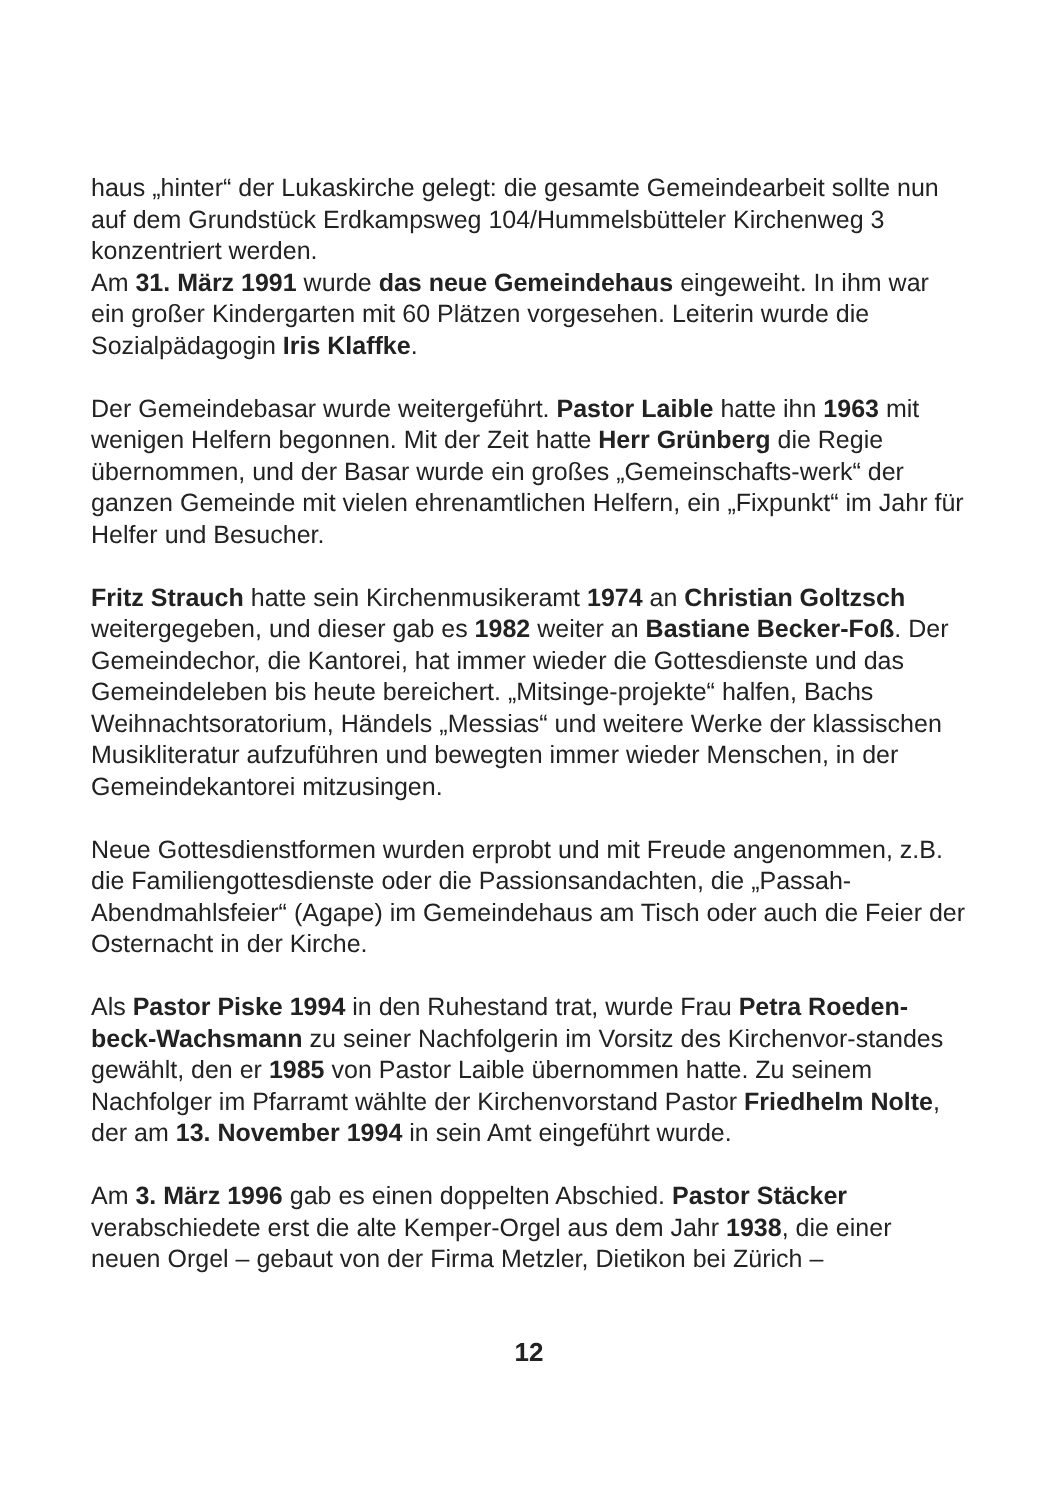haus „hinter“ der Lukaskirche gelegt: die gesamte Gemeindearbeit sollte nun auf dem Grundstück Erdkampsweg 104/Hummelsbütteler Kirchenweg 3 konzentriert werden.
Am 31. März 1991 wurde das neue Gemeindehaus eingeweiht. In ihm war ein großer Kindergarten mit 60 Plätzen vorgesehen. Leiterin wurde die Sozialpädagogin Iris Klaffke.
Der Gemeindebasar wurde weitergeführt. Pastor Laible hatte ihn 1963 mit wenigen Helfern begonnen. Mit der Zeit hatte Herr Grünberg die Regie übernommen, und der Basar wurde ein großes „Gemeinschafts-werk“ der ganzen Gemeinde mit vielen ehrenamtlichen Helfern, ein „Fixpunkt“ im Jahr für Helfer und Besucher.
Fritz Strauch hatte sein Kirchenmusikeramt 1974 an Christian Goltzsch weitergegeben, und dieser gab es 1982 weiter an Bastiane Becker-Foß. Der Gemeindechor, die Kantorei, hat immer wieder die Gottesdienste und das Gemeindeleben bis heute bereichert. „Mitsinge-projekte“ halfen, Bachs Weihnachtsoratorium, Händels „Messias“ und weitere Werke der klassischen Musikliteratur aufzuführen und bewegten immer wieder Menschen, in der Gemeindekantorei mitzusingen.
Neue Gottesdienstformen wurden erprobt und mit Freude angenommen, z.B. die Familiengottesdienste oder die Passionsandachten, die „Passah-Abendmahlsfeier“ (Agape) im Gemeindehaus am Tisch oder auch die Feier der Osternacht in der Kirche.
Als Pastor Piske 1994 in den Ruhestand trat, wurde Frau Petra Roeden-beck-Wachsmann zu seiner Nachfolgerin im Vorsitz des Kirchenvor-standes gewählt, den er 1985 von Pastor Laible übernommen hatte. Zu seinem Nachfolger im Pfarramt wählte der Kirchenvorstand Pastor Friedhelm Nolte, der am 13. November 1994 in sein Amt eingeführt wurde.
Am 3. März 1996 gab es einen doppelten Abschied. Pastor Stäcker verabschiedete erst die alte Kemper-Orgel aus dem Jahr 1938, die einer neuen Orgel – gebaut von der Firma Metzler, Dietikon bei Zürich –
12